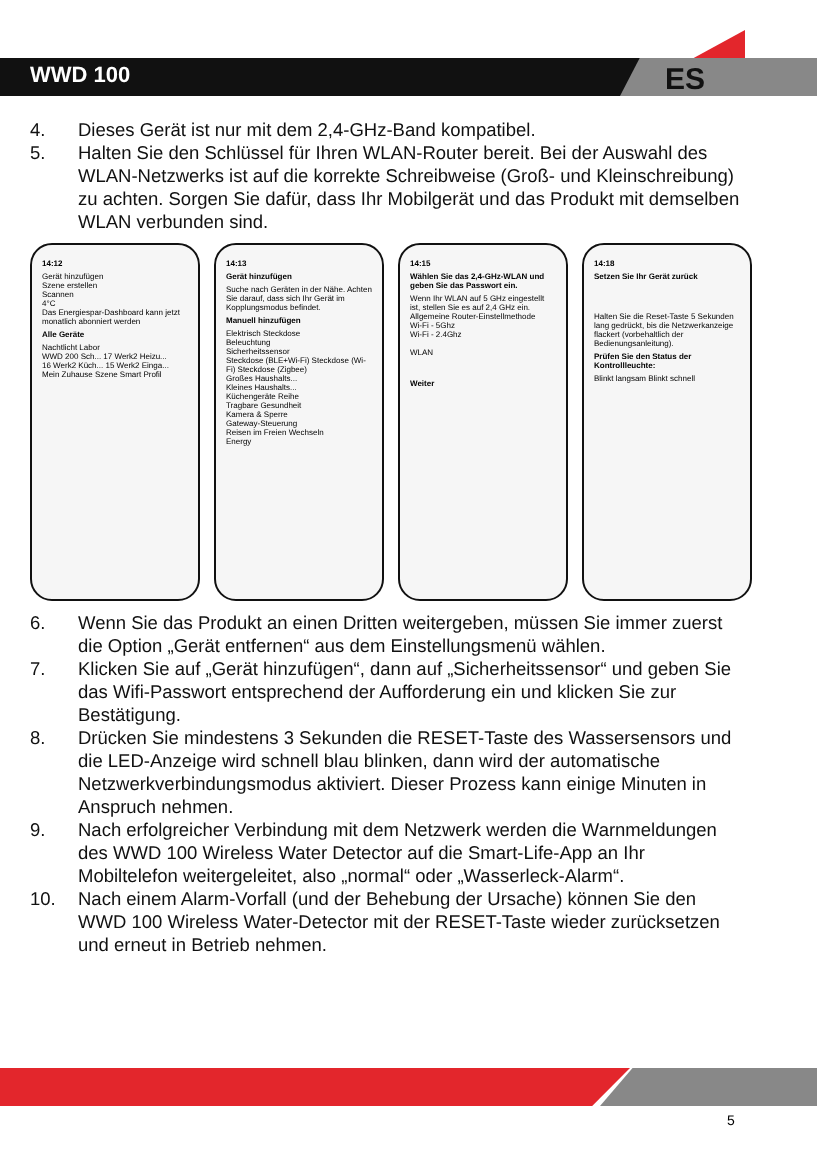ES
WWD 100
4. Dieses Gerät ist nur mit dem 2,4-GHz-Band kompatibel.
5. Halten Sie den Schlüssel für Ihren WLAN-Router bereit. Bei der Aus­wahl des WLAN-Netzwerks ist auf die korrekte Schreibweise (Groß- und Kleinschreibung) zu achten. Sorgen Sie dafür, dass Ihr Mobilgerät und das Produkt mit demselben WLAN verbunden sind.
14:12
Gerät hinzufügen
Szene erstellen
Scannen
4°C
Das Energiespar-Dashboard kann jetzt monatlich abonniert werden
Alle Geräte
Nachtlicht Labor
WWD 200 Sch... 17 Werk2 Heizu...
16 Werk2 Küch... 15 Werk2 Einga...
Mein Zuhause Szene Smart Profil
14:13
Gerät hinzufügen
Suche nach Geräten in der Nähe. Achten Sie darauf, dass sich Ihr Gerät im Kopplungsmodus befindet.
Manuell hinzufügen
Elektrisch Steckdose
Beleuchtung
Sicherheitssensor
Steckdose (BLE+Wi-Fi) Steckdose (Wi-Fi) Steckdose (Zigbee)
Großes Haushalts...
Kleines Haushalts...
Küchengeräte Reihe
Tragbare Gesundheit
Kamera & Sperre
Gateway-Steuerung
Reisen im Freien Wechseln
Energy
14:15
Wählen Sie das 2,4-GHz-WLAN und geben Sie das Passwort ein.
Wenn Ihr WLAN auf 5 GHz eingestellt ist, stellen Sie es auf 2,4 GHz ein. Allgemeine Router-Einstellmethode
Wi-Fi - 5Ghz
Wi-Fi - 2.4Ghz
WLAN
Weiter
14:18
Setzen Sie Ihr Gerät zurück
Halten Sie die Reset-Taste 5 Sekunden lang gedrückt, bis die Netzwerkanzeige flackert (vorbehaltlich der Bedienungsanleitung).
Prüfen Sie den Status der Kontrollleuchte:
Blinkt langsam Blinkt schnell
6. Wenn Sie das Produkt an einen Dritten weitergeben, müssen Sie immer zuerst die Option „Gerät entfernen“ aus dem Einstellungsmenü wählen.
7. Klicken Sie auf „Gerät hinzufügen“, dann auf „Sicherheitssensor“ und geben Sie das Wifi-Passwort entsprechend der Aufforderung ein und klicken Sie zur Bestätigung.
8. Drücken Sie mindestens 3 Sekunden die RESET-Taste des Wasser­sensors und die LED-Anzeige wird schnell blau blinken, dann wird der automatische Netzwerkverbindungsmodus aktiviert. Dieser Prozess kann einige Minuten in Anspruch nehmen.
9. Nach erfolgreicher Verbindung mit dem Netzwerk werden die Warnmeldungen des WWD 100 Wireless Water Detector auf die Smart-Life-App an Ihr Mobiltelefon weitergeleitet, also „normal“ oder „Wasserleck-Alarm“.
10. Nach einem Alarm-Vorfall (und der Behebung der Ursache) können Sie den WWD 100 Wireless Water-Detector mit der RESET-Taste wie­der zurücksetzen und erneut in Betrieb nehmen.
5